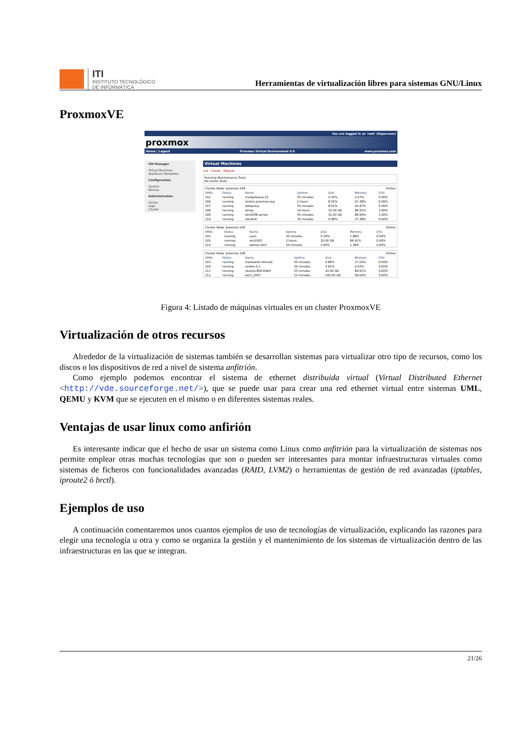ITI
INSTITUTO TECNOLÓGICO
DE INFORMÁTICA
Herramientas de virtualización libres para sistemas GNU/Linux
ProxmoxVE
You are logged in as 'root' (Superuser)
proxmox
Home | Logout Proxmox Virtual Environment 0.9 www.proxmox.com
VM Manager
Virtual Machines
Appliance Templates
Configuration
System
Backup
Administration
Server
Logs
Cluster
Virtual Machines
List Create Migrate
Running Maintainance Tasks
No active Tasks
| Cluster Node 'proxmox-104' | | | | | Online | |
| VMID | Status | Name | Uptime | Disk | Memory | CPU |
| 101 | running | mailgateway-21 | 35 minutes | 4.30% | 2.67% | 0.00% |
| 106 | running | zimbra.proxmox.org | 2 hours | 8.05% | 67.38% | 6.00% |
| 107 | running | webproxy | 35 minutes | 8.91% | 42.87% | 0.00% |
| 108 | running | winxp | 19 hours | 32.00 GB | 86.91% | 3.00% |
| 109 | running | win2008-server | 35 minutes | 32.00 GB | 89.94% | 1.00% |
| 116 | running | daniwiki | 35 minutes | 4.98% | 27.38% | 0.00% |
| Cluster Node 'proxmox-105' | | | | | Online | |
| VMID | Status | Name | Uptime | Disk | Memory | CPU |
| 102 | running | cyan | 35 minutes | 5.39% | 1.88% | 0.00% |
| 105 | running | win2003 | 2 hours | 32.00 GB | 86.91% | 0.00% |
| 110 | running | debian-etch | 34 minutes | 2.90% | 1.38% | 0.00% |
| Cluster Node 'proxmox-106' | | | | | Online | |
| VMID | Status | Name | Uptime | Disk | Memory | CPU |
| 103 | running | mediawiki-intranet | 35 minutes | 4.86% | 27.26% | 0.00% |
| 104 | running | centos-5-1 | 36 minutes | 3.91% | 0.63% | 0.00% |
| 111 | running | ubuntu-804-64bit | 33 minutes | 32.00 GB | 86.91% | 0.00% |
| 112 | running | exch_2007 | 22 minutes | 100.00 GB | 96.00% | 0.00% |
Figura 4: Listado de máquinas virtuales en un cluster ProxmoxVE
Virtualización de otros recursos
Alrededor de la virtualización de sistemas también se desarrollan sistemas para virtualizar otro tipo de recursos, como los discos o los dispositivos de red a nivel de sistema anfitrión.
Como ejemplo podemos encontrar el sistema de ethernet distribuida virtual (Virtual Distributed Ethernet <http://vde.sourceforge.net/>), que se puede usar para crear una red ethernet virtual entre sistemas UML, QEMU y KVM que se ejecuten en el mismo o en diferentes sistemas reales.
Ventajas de usar linux como anfirión
Es interesante indicar que el hecho de usar un sistema como Linux como anfitrión para la virtualización de sistemas nos permite emplear otras muchas tecnologías que son o pueden ser interesantes para montar infraestructuras virtuales como sistemas de ficheros con funcionalidades avanzadas (RAID, LVM2) o herramientas de gestión de red avanzadas (iptables, iproute2 ó brctl).
Ejemplos de uso
A continuación comentaremos unos cuantos ejemplos de uso de tecnologías de virtualización, explicando las razones para elegir una tecnología u otra y como se organiza la gestión y el mantenimiento de los sistemas de virtualización dentro de las infraestructuras en las que se integran.
21/26